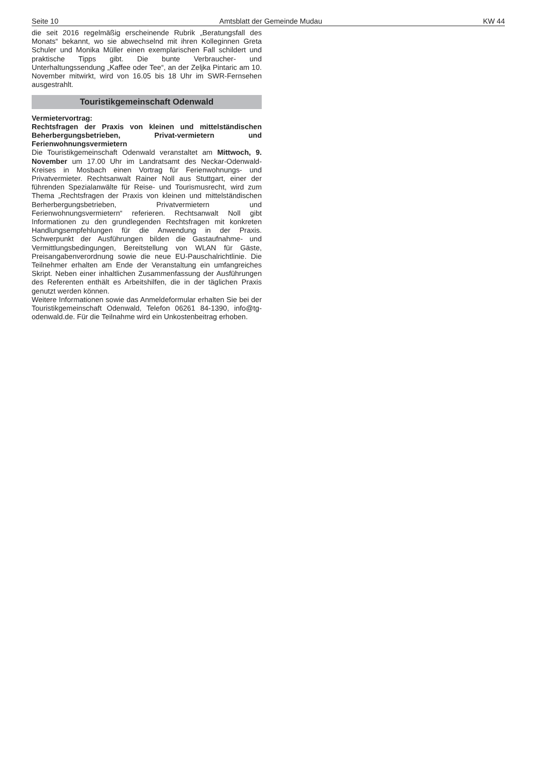Seite 10 Amtsblatt der Gemeinde Mudau KW 44
die seit 2016 regelmäßig erscheinende Rubrik „Beratungsfall des Monats“ bekannt, wo sie abwechselnd mit ihren Kolleginnen Greta Schuler und Monika Müller einen exemplarischen Fall schildert und praktische Tipps gibt. Die bunte Verbraucher- und Unterhaltungssendung „Kaffee oder Tee“, an der Zeljka Pintaric am 10. November mitwirkt, wird von 16.05 bis 18 Uhr im SWR-Fernsehen ausgestrahlt.
Touristikgemeinschaft Odenwald
Vermietervortrag:
Rechtsfragen der Praxis von kleinen und mittelständischen Beherbergungsbetrieben, Privat-vermietern und Ferienwohnungsvermietern
Die Touristikgemeinschaft Odenwald veranstaltet am Mittwoch, 9. November um 17.00 Uhr im Landratsamt des Neckar-Odenwald-Kreises in Mosbach einen Vortrag für Ferienwohnungs- und Privatvermieter. Rechtsanwalt Rainer Noll aus Stuttgart, einer der führenden Spezialanwälte für Reise- und Tourismusrecht, wird zum Thema „Rechtsfragen der Praxis von kleinen und mittelständischen Berherbergungsbetrieben, Privatvermietern und Ferienwohnungsvermietern“ referieren. Rechtsanwalt Noll gibt Informationen zu den grundlegenden Rechtsfragen mit konkreten Handlungsempfehlungen für die Anwendung in der Praxis. Schwerpunkt der Ausführungen bilden die Gastaufnahme- und Vermittlungsbedingungen, Bereitstellung von WLAN für Gäste, Preisangabenverordnung sowie die neue EU-Pauschalrichtlinie. Die Teilnehmer erhalten am Ende der Veranstaltung ein umfangreiches Skript. Neben einer inhaltlichen Zusammenfassung der Ausführungen des Referenten enthält es Arbeitshilfen, die in der täglichen Praxis genutzt werden können.
Weitere Informationen sowie das Anmeldeformular erhalten Sie bei der Touristikgemeinschaft Odenwald, Telefon 06261 84-1390, info@tg-odenwald.de. Für die Teilnahme wird ein Unkostenbeitrag erhoben.